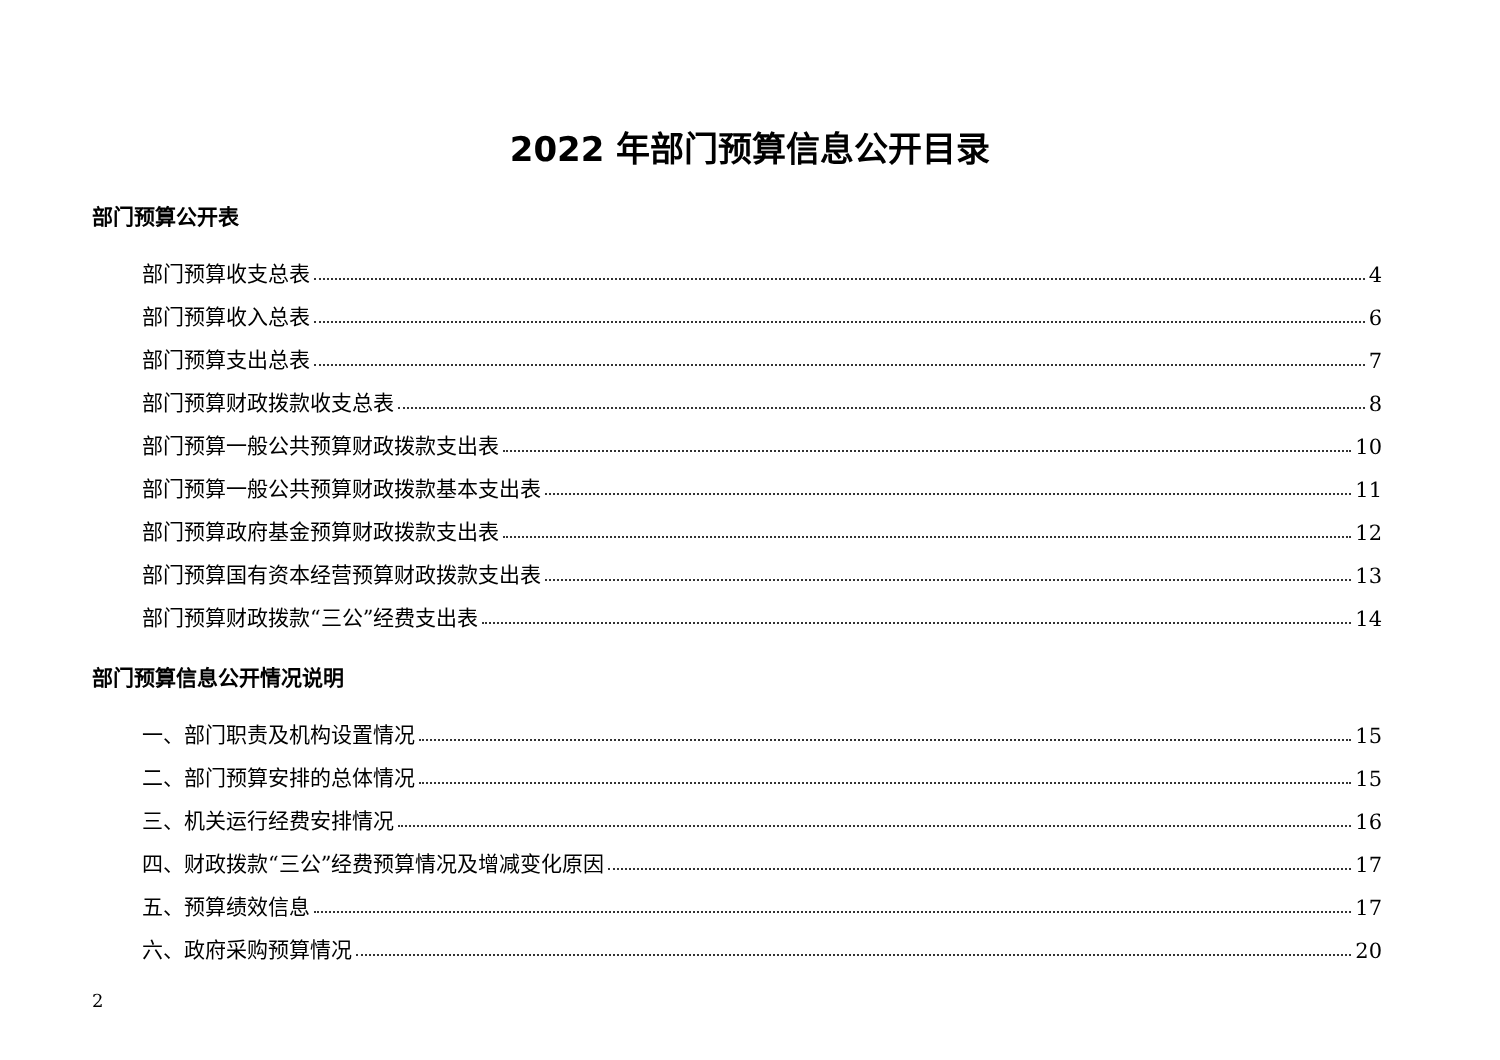2022 年部门预算信息公开目录
部门预算公开表
部门预算收支总表 4
部门预算收入总表 6
部门预算支出总表 7
部门预算财政拨款收支总表 8
部门预算一般公共预算财政拨款支出表 10
部门预算一般公共预算财政拨款基本支出表 11
部门预算政府基金预算财政拨款支出表 12
部门预算国有资本经营预算财政拨款支出表 13
部门预算财政拨款“三公”经费支出表 14
部门预算信息公开情况说明
一、部门职责及机构设置情况 15
二、部门预算安排的总体情况 15
三、机关运行经费安排情况 16
四、财政拨款“三公”经费预算情况及增减变化原因 17
五、预算绩效信息 17
六、政府采购预算情况 20
2